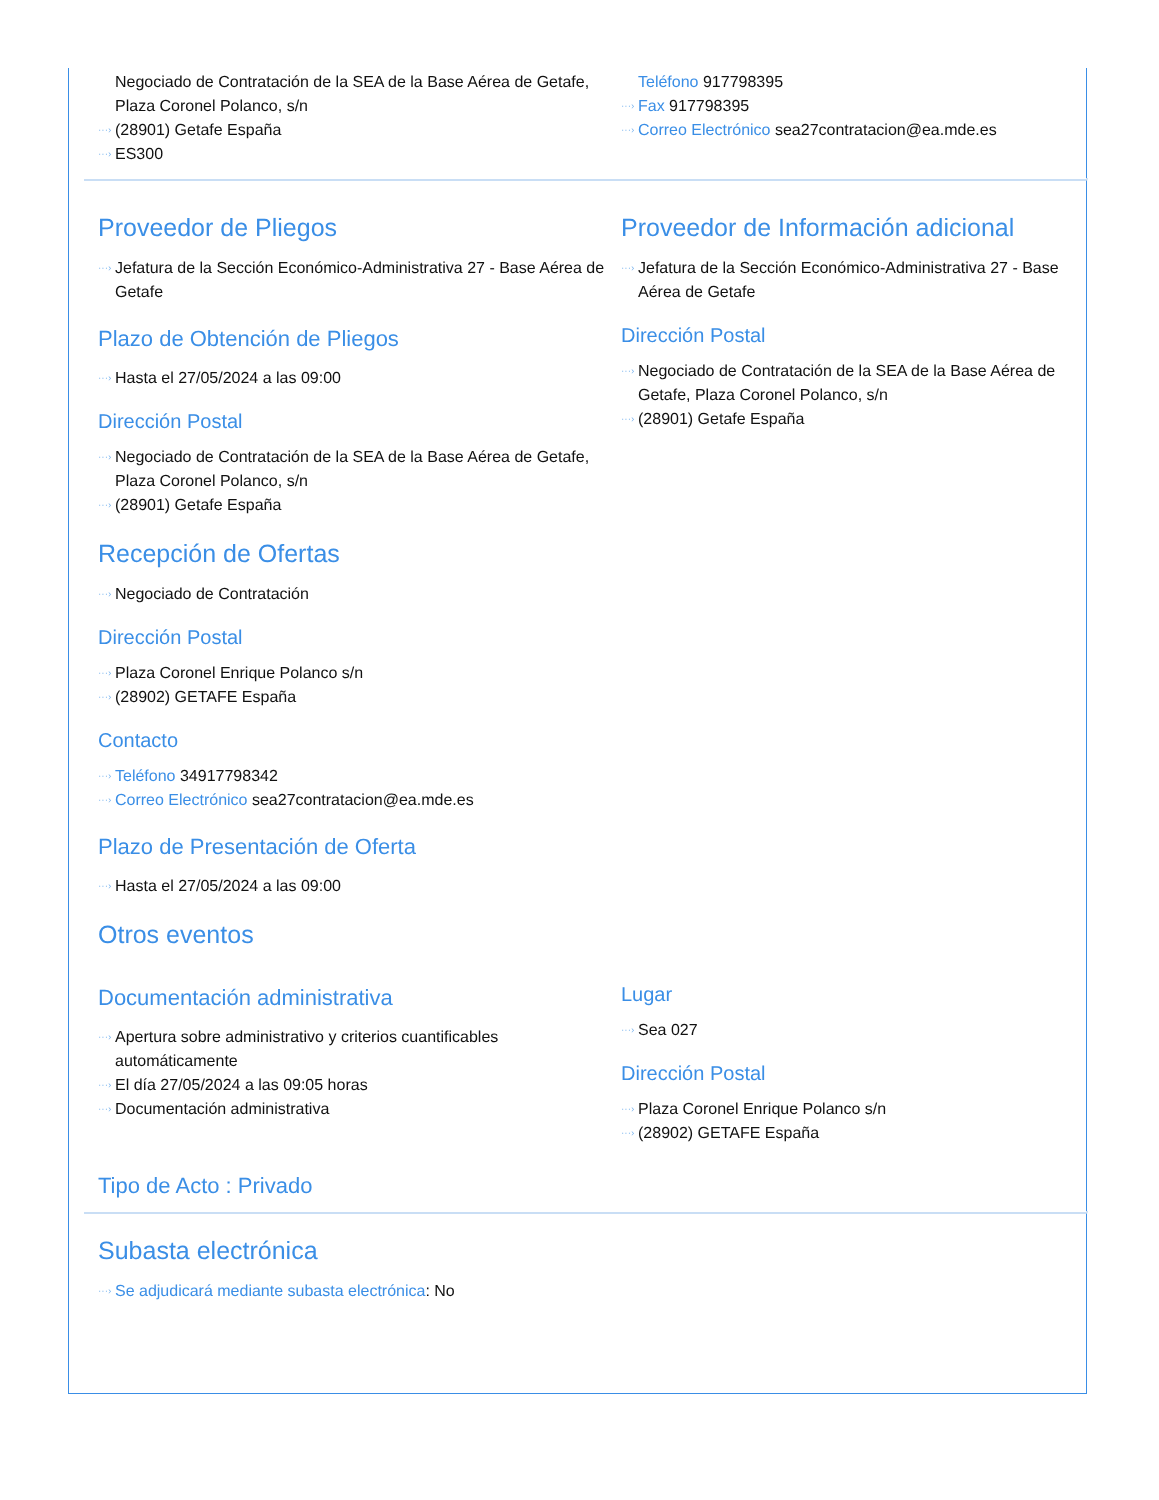Negociado de Contratación de la SEA de la Base Aérea de Getafe, Plaza Coronel Polanco, s/n
···› (28901) Getafe España
···› ES300
Teléfono 917798395
···› Fax 917798395
···› Correo Electrónico sea27contratacion@ea.mde.es
Proveedor de Pliegos
···› Jefatura de la Sección Económico-Administrativa 27 - Base Aérea de Getafe
Plazo de Obtención de Pliegos
···› Hasta el 27/05/2024 a las 09:00
Dirección Postal
···› Negociado de Contratación de la SEA de la Base Aérea de Getafe, Plaza Coronel Polanco, s/n
···› (28901) Getafe España
Recepción de Ofertas
···› Negociado de Contratación
Dirección Postal
···› Plaza Coronel Enrique Polanco s/n
···› (28902) GETAFE España
Contacto
···› Teléfono 34917798342
···› Correo Electrónico sea27contratacion@ea.mde.es
Plazo de Presentación de Oferta
···› Hasta el 27/05/2024 a las 09:00
Proveedor de Información adicional
···› Jefatura de la Sección Económico-Administrativa 27 - Base Aérea de Getafe
Dirección Postal
···› Negociado de Contratación de la SEA de la Base Aérea de Getafe, Plaza Coronel Polanco, s/n
···› (28901) Getafe España
Otros eventos
Documentación administrativa
···› Apertura sobre administrativo y criterios cuantificables automáticamente
···› El día 27/05/2024 a las 09:05 horas
···› Documentación administrativa
Lugar
···› Sea 027
Dirección Postal
···› Plaza Coronel Enrique Polanco s/n
···› (28902) GETAFE España
Tipo de Acto : Privado
Subasta electrónica
···› Se adjudicará mediante subasta electrónica: No